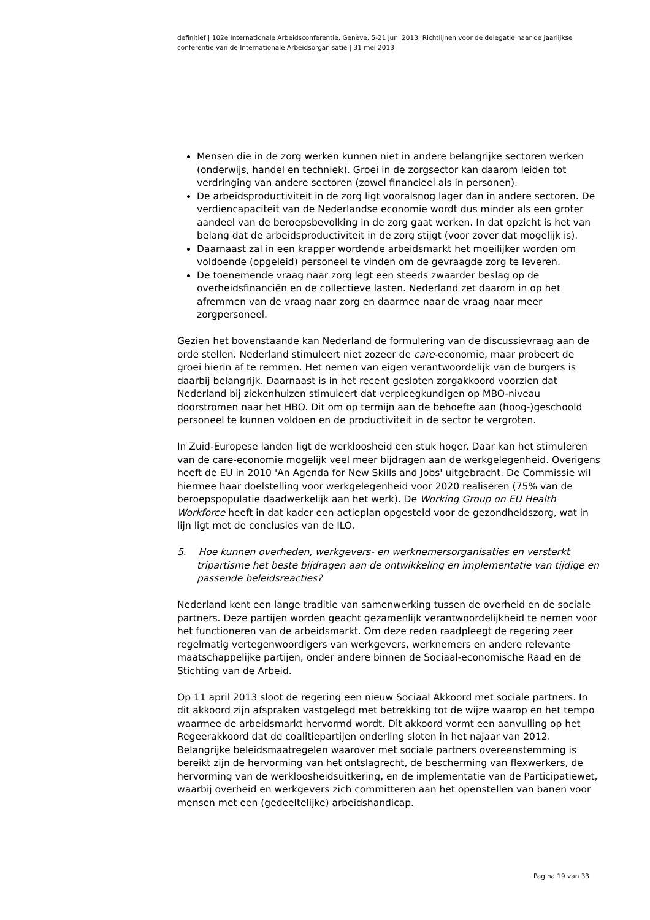definitief | 102e Internationale Arbeidsconferentie, Genève, 5-21 juni 2013; Richtlijnen voor de delegatie naar de jaarlijkse conferentie van de Internationale Arbeidsorganisatie | 31 mei 2013
Mensen die in de zorg werken kunnen niet in andere belangrijke sectoren werken (onderwijs, handel en techniek). Groei in de zorgsector kan daarom leiden tot verdringing van andere sectoren (zowel financieel als in personen).
De arbeidsproductiviteit in de zorg ligt vooralsnog lager dan in andere sectoren. De verdiencapaciteit van de Nederlandse economie wordt dus minder als een groter aandeel van de beroepsbevolking in de zorg gaat werken. In dat opzicht is het van belang dat de arbeidsproductiviteit in de zorg stijgt (voor zover dat mogelijk is).
Daarnaast zal in een krapper wordende arbeidsmarkt het moeilijker worden om voldoende (opgeleid) personeel te vinden om de gevraagde zorg te leveren.
De toenemende vraag naar zorg legt een steeds zwaarder beslag op de overheidsfinanciën en de collectieve lasten. Nederland zet daarom in op het afremmen van de vraag naar zorg en daarmee naar de vraag naar meer zorgpersoneel.
Gezien het bovenstaande kan Nederland de formulering van de discussievraag aan de orde stellen. Nederland stimuleert niet zozeer de care-economie, maar probeert de groei hierin af te remmen. Het nemen van eigen verantwoordelijk van de burgers is daarbij belangrijk. Daarnaast is in het recent gesloten zorgakkoord voorzien dat Nederland bij ziekenhuizen stimuleert dat verpleegkundigen op MBO-niveau doorstromen naar het HBO. Dit om op termijn aan de behoefte aan (hoog-)geschoold personeel te kunnen voldoen en de productiviteit in de sector te vergroten.
In Zuid-Europese landen ligt de werkloosheid een stuk hoger. Daar kan het stimuleren van de care-economie mogelijk veel meer bijdragen aan de werkgelegenheid. Overigens heeft de EU in 2010 'An Agenda for New Skills and Jobs' uitgebracht. De Commissie wil hiermee haar doelstelling voor werkgelegenheid voor 2020 realiseren (75% van de beroepspopulatie daadwerkelijk aan het werk). De Working Group on EU Health Workforce heeft in dat kader een actieplan opgesteld voor de gezondheidszorg, wat in lijn ligt met de conclusies van de ILO.
5. Hoe kunnen overheden, werkgevers- en werknemersorganisaties en versterkt tripartisme het beste bijdragen aan de ontwikkeling en implementatie van tijdige en passende beleidsreacties?
Nederland kent een lange traditie van samenwerking tussen de overheid en de sociale partners. Deze partijen worden geacht gezamenlijk verantwoordelijkheid te nemen voor het functioneren van de arbeidsmarkt. Om deze reden raadpleegt de regering zeer regelmatig vertegenwoordigers van werkgevers, werknemers en andere relevante maatschappelijke partijen, onder andere binnen de Sociaal-economische Raad en de Stichting van de Arbeid.
Op 11 april 2013 sloot de regering een nieuw Sociaal Akkoord met sociale partners. In dit akkoord zijn afspraken vastgelegd met betrekking tot de wijze waarop en het tempo waarmee de arbeidsmarkt hervormd wordt. Dit akkoord vormt een aanvulling op het Regeerakkoord dat de coalitiepartijen onderling sloten in het najaar van 2012. Belangrijke beleidsmaatregelen waarover met sociale partners overeenstemming is bereikt zijn de hervorming van het ontslagrecht, de bescherming van flexwerkers, de hervorming van de werkloosheidsuitkering, en de implementatie van de Participatiewet, waarbij overheid en werkgevers zich committeren aan het openstellen van banen voor mensen met een (gedeeltelijke) arbeidshandicap.
Pagina 19 van 33